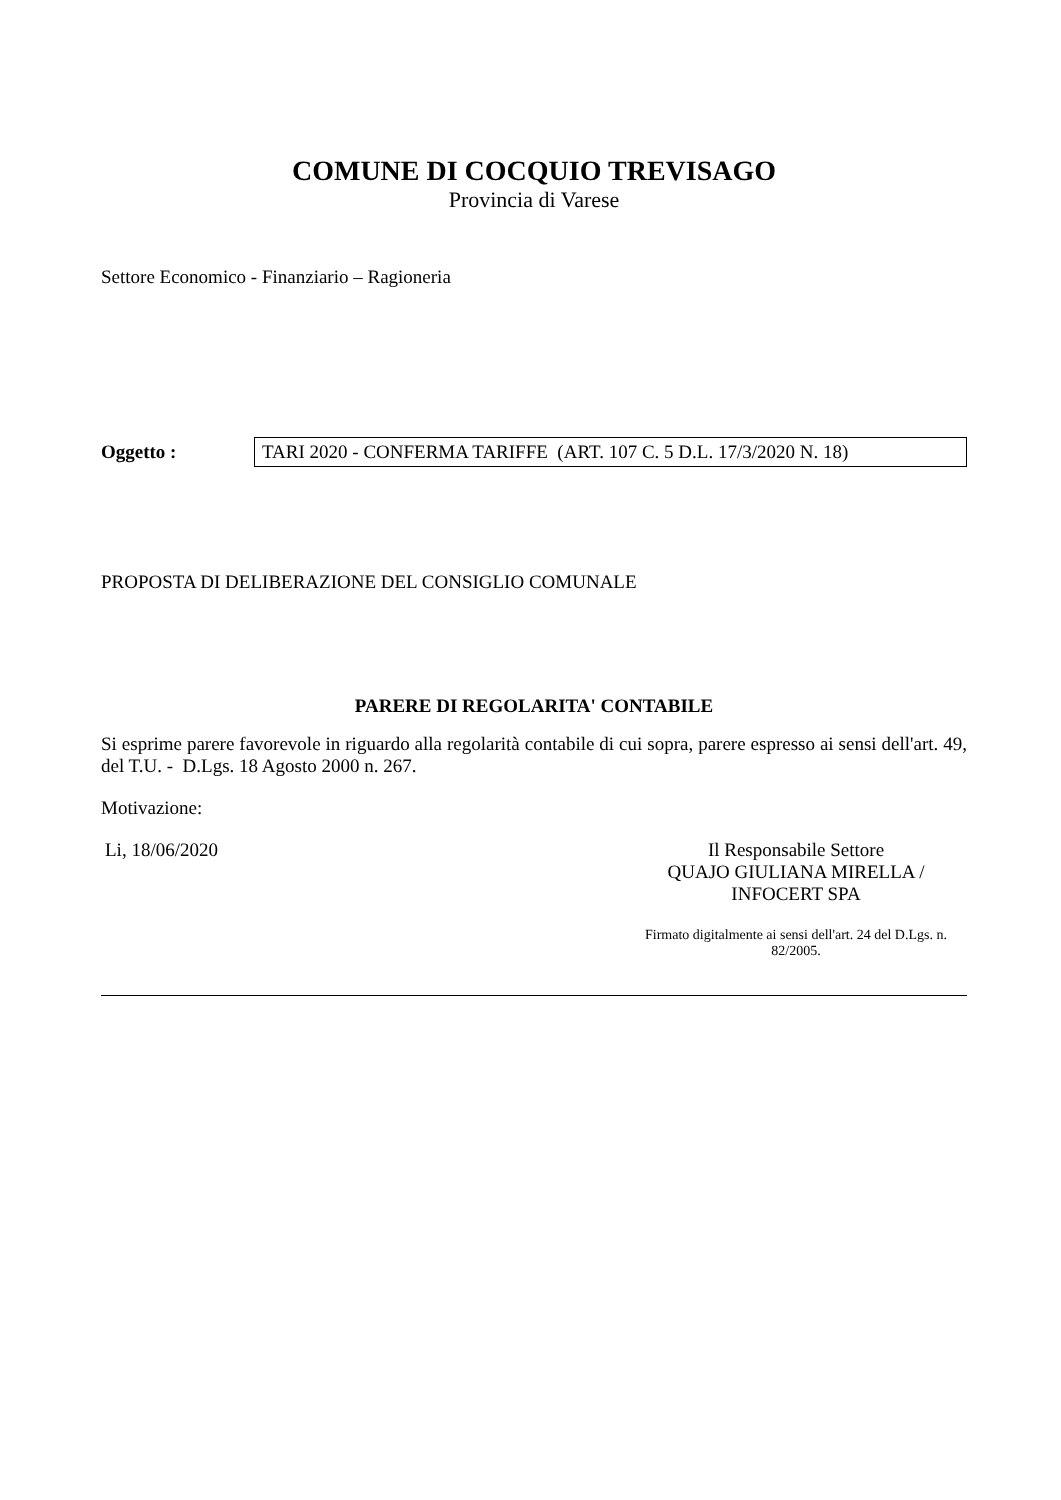COMUNE DI COCQUIO TREVISAGO
Provincia di Varese
Settore Economico - Finanziario – Ragioneria
Oggetto :
TARI 2020 - CONFERMA TARIFFE (ART. 107 C. 5 D.L. 17/3/2020 N. 18)
PROPOSTA DI DELIBERAZIONE DEL CONSIGLIO COMUNALE
PARERE DI REGOLARITA' CONTABILE
Si esprime parere favorevole in riguardo alla regolarità contabile di cui sopra, parere espresso ai sensi dell'art. 49, del T.U. - D.Lgs. 18 Agosto 2000 n. 267.
Motivazione:
Li, 18/06/2020 Il Responsabile Settore
QUAJO GIULIANA MIRELLA /
INFOCERT SPA
Firmato digitalmente ai sensi dell'art. 24 del D.Lgs. n. 82/2005.